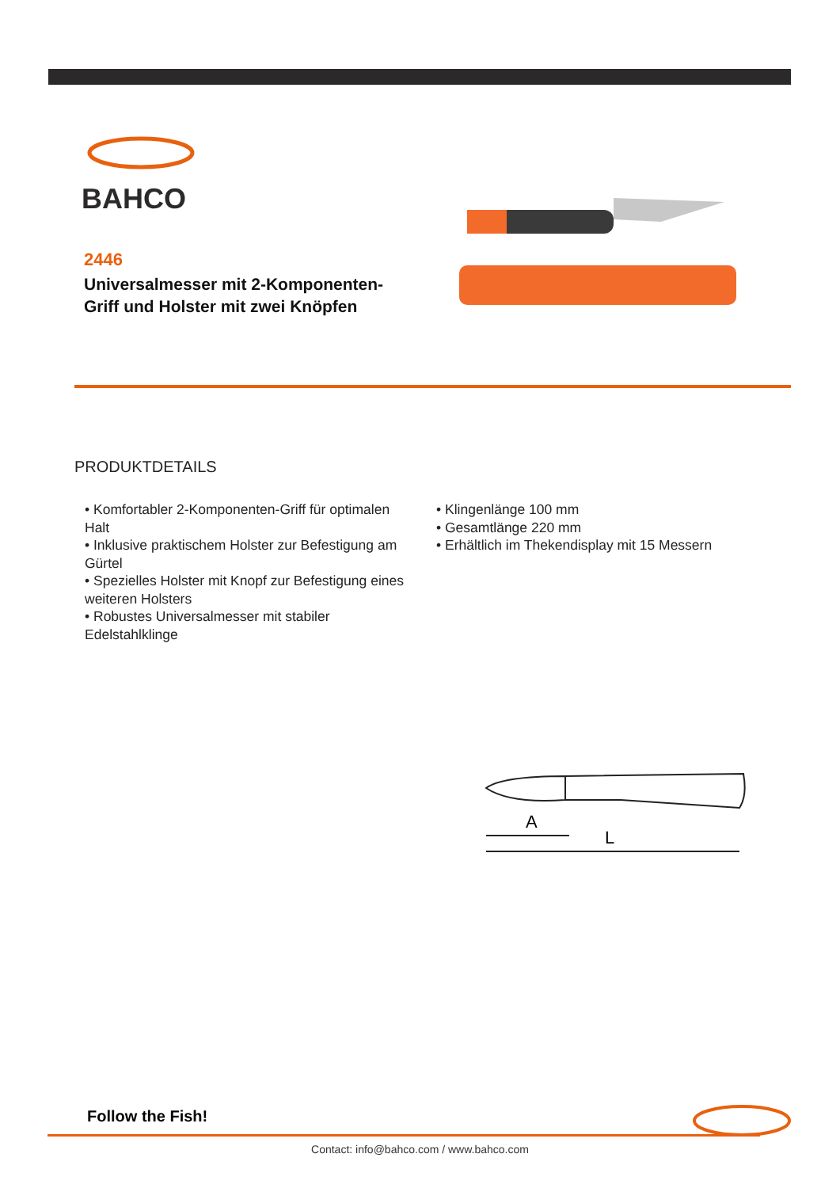BAHCO
2446
Universalmesser mit 2-Komponenten-Griff und Holster mit zwei Knöpfen
PRODUKTDETAILS
• Komfortabler 2-Komponenten-Griff für optimalen Halt
• Inklusive praktischem Holster zur Befestigung am Gürtel
• Spezielles Holster mit Knopf zur Befestigung eines weiteren Holsters
• Robustes Universalmesser mit stabiler Edelstahlklinge
• Klingenlänge 100 mm
• Gesamtlänge 220 mm
• Erhältlich im Thekendisplay mit 15 Messern
A
L
Follow the Fish!
Contact: info@bahco.com / www.bahco.com